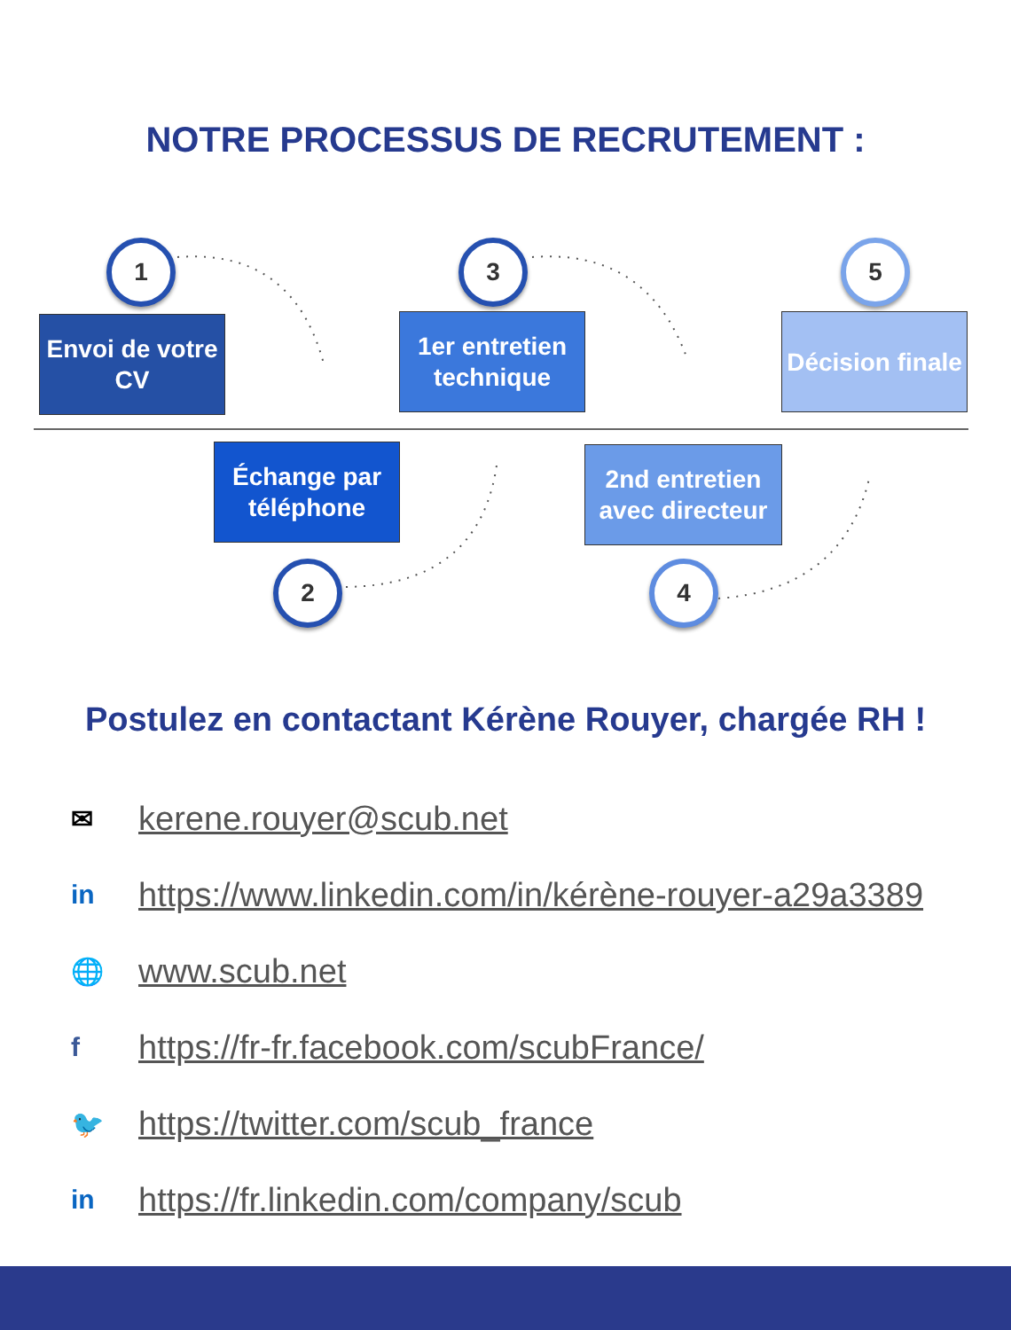NOTRE PROCESSUS DE RECRUTEMENT :
1
Envoi de votre CV
3
1er entretien technique
5
Décision finale
Échange par téléphone
2
2nd entretien avec directeur
4
Postulez en contactant Kérène Rouyer, chargée RH !
✉ kerene.rouyer@scub.net
in https://www.linkedin.com/in/kérène-rouyer-a29a3389
🌐 www.scub.net
fhttps://fr-fr.facebook.com/scubFrance/
🐦 https://twitter.com/scub_france
in https://fr.linkedin.com/company/scub